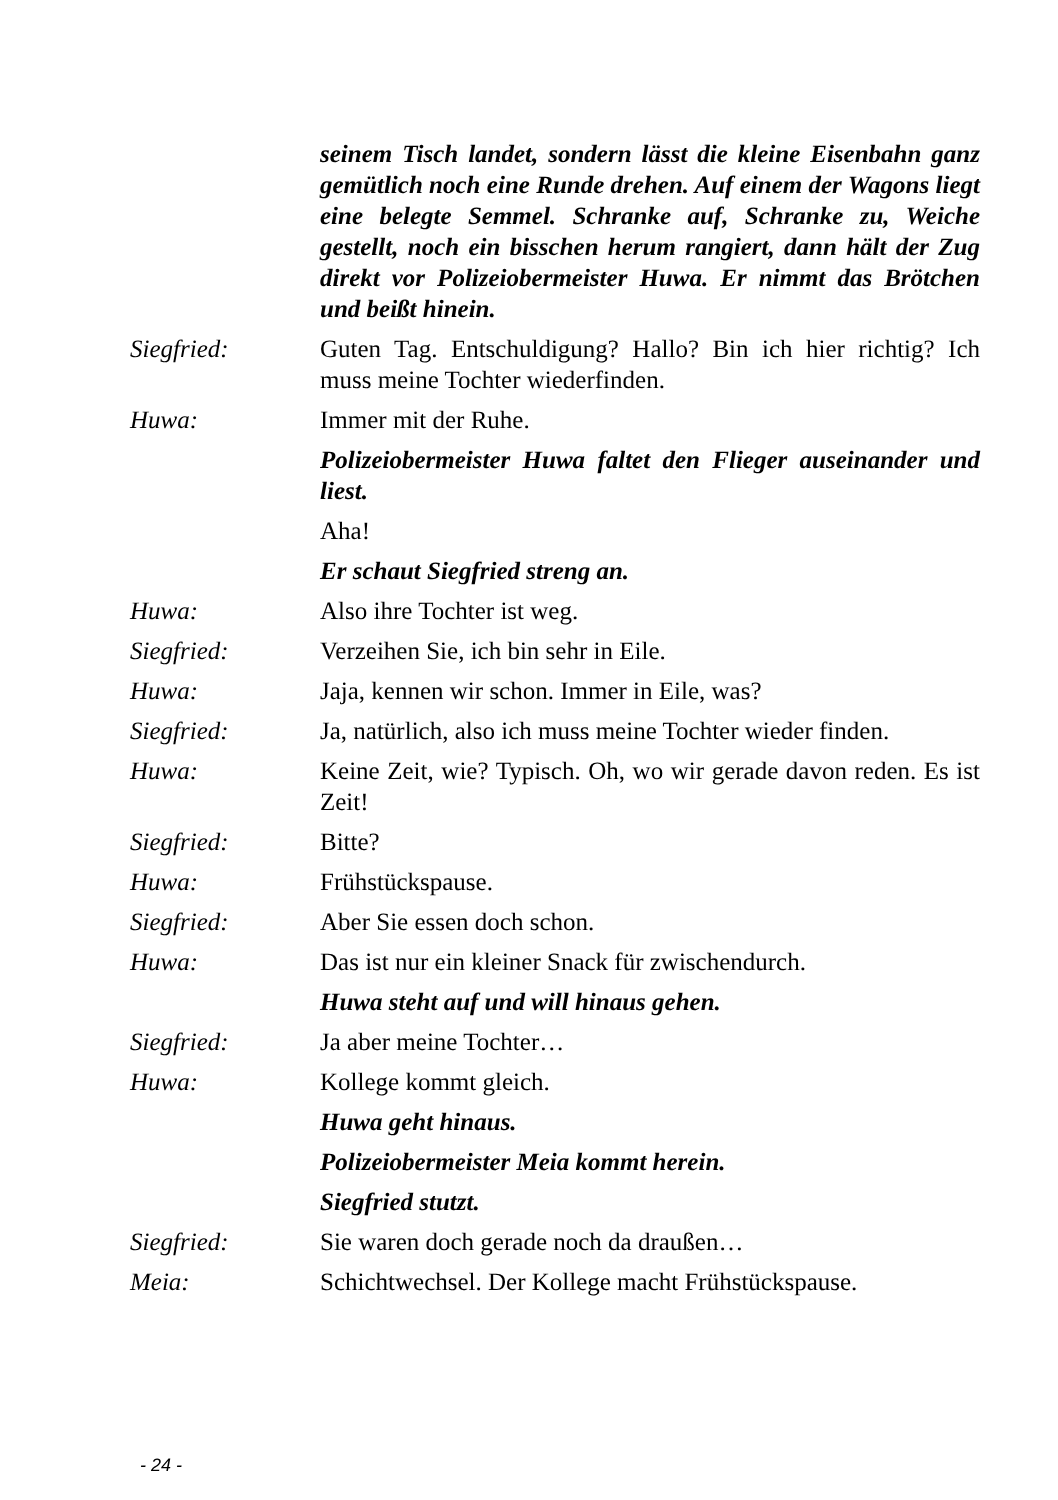seinem Tisch landet, sondern lässt die kleine Eisenbahn ganz gemütlich noch eine Runde drehen. Auf einem der Wagons liegt eine belegte Semmel. Schranke auf, Schranke zu, Weiche gestellt, noch ein bisschen herum rangiert, dann hält der Zug direkt vor Polizeiobermeister Huwa. Er nimmt das Brötchen und beißt hinein.
Siegfried: Guten Tag. Entschuldigung? Hallo? Bin ich hier richtig? Ich muss meine Tochter wiederfinden.
Huwa: Immer mit der Ruhe.
Polizeiobermeister Huwa faltet den Flieger auseinander und liest.
Aha!
Er schaut Siegfried streng an.
Huwa: Also ihre Tochter ist weg.
Siegfried: Verzeihen Sie, ich bin sehr in Eile.
Huwa: Jaja, kennen wir schon. Immer in Eile, was?
Siegfried: Ja, natürlich, also ich muss meine Tochter wieder finden.
Huwa: Keine Zeit, wie? Typisch. Oh, wo wir gerade davon reden. Es ist Zeit!
Siegfried: Bitte?
Huwa: Frühstückspause.
Siegfried: Aber Sie essen doch schon.
Huwa: Das ist nur ein kleiner Snack für zwischendurch.
Huwa steht auf und will hinaus gehen.
Siegfried: Ja aber meine Tochter…
Huwa: Kollege kommt gleich.
Huwa geht hinaus.
Polizeiobermeister Meia kommt herein.
Siegfried stutzt.
Siegfried: Sie waren doch gerade noch da draußen…
Meia: Schichtwechsel. Der Kollege macht Frühstückspause.
- 24 -